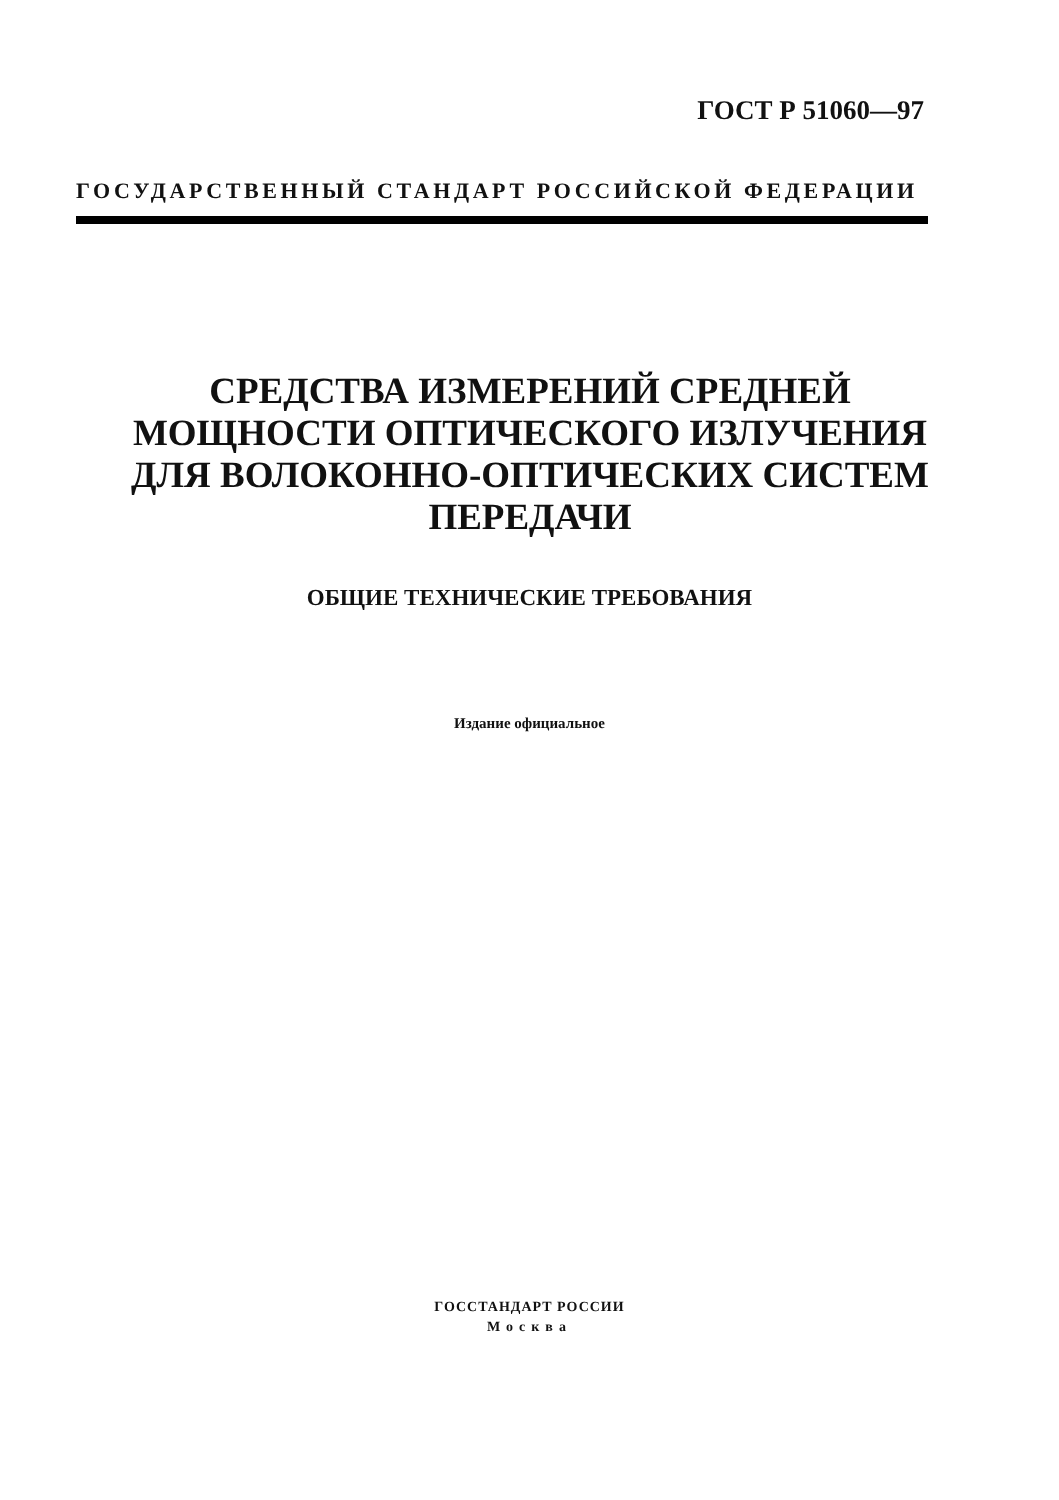ГОСТ Р 51060—97
ГОСУДАРСТВЕННЫЙ СТАНДАРТ РОССИЙСКОЙ ФЕДЕРАЦИИ
СРЕДСТВА ИЗМЕРЕНИЙ СРЕДНЕЙ
МОЩНОСТИ ОПТИЧЕСКОГО ИЗЛУЧЕНИЯ
ДЛЯ ВОЛОКОННО-ОПТИЧЕСКИХ СИСТЕМ
ПЕРЕДАЧИ
ОБЩИЕ ТЕХНИЧЕСКИЕ ТРЕБОВАНИЯ
Издание официальное
ГОССТАНДАРТ РОССИИ
Москва